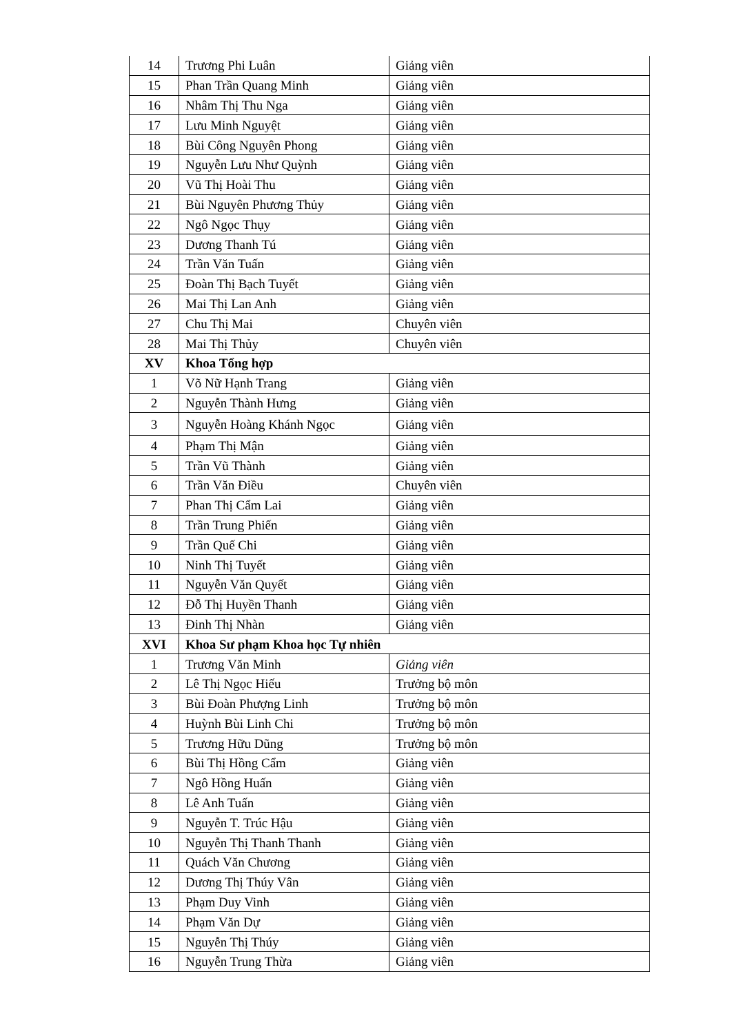| 14 | Trương Phi Luân | Giảng viên |
| 15 | Phan Trần Quang Minh | Giảng viên |
| 16 | Nhâm Thị Thu Nga | Giảng viên |
| 17 | Lưu Minh Nguyệt | Giảng viên |
| 18 | Bùi Công Nguyên Phong | Giảng viên |
| 19 | Nguyễn Lưu Như Quỳnh | Giảng viên |
| 20 | Vũ Thị Hoài Thu | Giảng viên |
| 21 | Bùi Nguyên Phương Thủy | Giảng viên |
| 22 | Ngô Ngọc Thụy | Giảng viên |
| 23 | Dương Thanh Tú | Giảng viên |
| 24 | Trần Văn Tuấn | Giảng viên |
| 25 | Đoàn Thị Bạch Tuyết | Giảng viên |
| 26 | Mai Thị Lan Anh | Giảng viên |
| 27 | Chu Thị Mai | Chuyên viên |
| 28 | Mai Thị Thủy | Chuyên viên |
| XV | Khoa Tổng hợp | |
| 1 | Võ Nữ Hạnh Trang | Giảng viên |
| 2 | Nguyễn Thành Hưng | Giảng viên |
| 3 | Nguyễn Hoàng Khánh Ngọc | Giảng viên |
| 4 | Phạm Thị Mận | Giảng viên |
| 5 | Trần Vũ Thành | Giảng viên |
| 6 | Trần Văn Điều | Chuyên viên |
| 7 | Phan Thị Cẩm Lai | Giảng viên |
| 8 | Trần Trung Phiến | Giảng viên |
| 9 | Trần Quế Chi | Giảng viên |
| 10 | Ninh Thị Tuyết | Giảng viên |
| 11 | Nguyễn Văn Quyết | Giảng viên |
| 12 | Đỗ Thị Huyền Thanh | Giảng viên |
| 13 | Đinh Thị Nhàn | Giảng viên |
| XVI | Khoa Sư phạm Khoa học Tự nhiên | |
| 1 | Trương Văn Minh | Giảng viên |
| 2 | Lê Thị Ngọc Hiếu | Trưởng bộ môn |
| 3 | Bùi Đoàn Phượng Linh | Trưởng bộ môn |
| 4 | Huỳnh Bùi Linh Chi | Trưởng bộ môn |
| 5 | Trương Hữu Dũng | Trưởng bộ môn |
| 6 | Bùi Thị Hồng Cẩm | Giảng viên |
| 7 | Ngô Hồng Huấn | Giảng viên |
| 8 | Lê Anh Tuấn | Giảng viên |
| 9 | Nguyễn T. Trúc Hậu | Giảng viên |
| 10 | Nguyễn Thị Thanh Thanh | Giảng viên |
| 11 | Quách Văn Chương | Giảng viên |
| 12 | Dương Thị Thúy Vân | Giảng viên |
| 13 | Phạm Duy Vinh | Giảng viên |
| 14 | Phạm Văn Dự | Giảng viên |
| 15 | Nguyễn Thị Thúy | Giảng viên |
| 16 | Nguyễn Trung Thừa | Giảng viên |